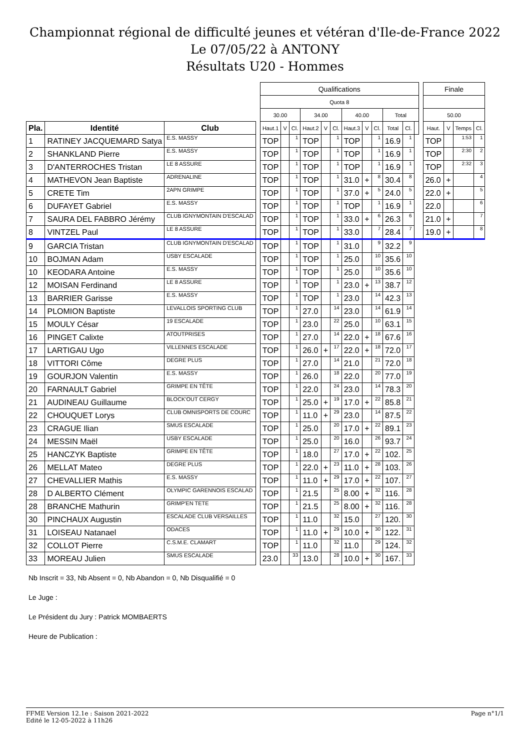Championnat régional de difficulté jeunes et vétéran d'Ile-de-France 2022
Le 07/05/22 à ANTONY
Résultats U20 - Hommes
| | | | | Qualifications | | | | | | | | | | | | | Finale | | | |
| | | | | Quota 8 | | | | | | | | | | | | | | | | |
| | | | | 30.00 | | | 34.00 | | | 40.00 | | | Total | | | | 50.00 | | | |
| Pla. | Identité | Club | | Haut.1 | V | Cl. | Haut.2 | V | Cl. | Haut.3 | V | Cl. | Total | Cl. | | | Haut. | V | Temps | Cl. |
| 1 | RATINEY JACQUEMARD Satya | E.S. MASSY | | TOP | | 1 | TOP | | 1 | TOP | | 1 | 16.9 | 1 | | | TOP | | 1:53 | 1 |
| 2 | SHANKLAND Pierre | E.S. MASSY | | TOP | | 1 | TOP | | 1 | TOP | | 1 | 16.9 | 1 | | | TOP | | 2:30 | 2 |
| 3 | D'ANTERROCHES Tristan | LE 8 ASSURE | | TOP | | 1 | TOP | | 1 | TOP | | 1 | 16.9 | 1 | | | TOP | | 2:32 | 3 |
| 4 | MATHEVON Jean Baptiste | ADRENALINE | | TOP | | 1 | TOP | | 1 | 31.0 | + | 8 | 30.4 | 8 | | | 26.0 | + | | 4 |
| 5 | CRETE Tim | 2APN GRIMPE | | TOP | | 1 | TOP | | 1 | 37.0 | + | 5 | 24.0 | 5 | | | 22.0 | + | | 5 |
| 6 | DUFAYET Gabriel | E.S. MASSY | | TOP | | 1 | TOP | | 1 | TOP | | 1 | 16.9 | 1 | | | 22.0 | | | 6 |
| 7 | SAURA DEL FABBRO Jérémy | CLUB IGNYMONTAIN D'ESCALAD | | TOP | | 1 | TOP | | 1 | 33.0 | + | 6 | 26.3 | 6 | | | 21.0 | + | | 7 |
| 8 | VINTZEL Paul | LE 8 ASSURE | | TOP | | 1 | TOP | | 1 | 33.0 | | 7 | 28.4 | 7 | | | 19.0 | + | | 8 |
| 9 | GARCIA Tristan | CLUB IGNYMONTAIN D'ESCALAD | | TOP | | 1 | TOP | | 1 | 31.0 | | 9 | 32.2 | 9 | | | | | | |
| 10 | BOJMAN Adam | USBY ESCALADE | | TOP | | 1 | TOP | | 1 | 25.0 | | 10 | 35.6 | 10 | | | | | | |
| 10 | KEODARA Antoine | E.S. MASSY | | TOP | | 1 | TOP | | 1 | 25.0 | | 10 | 35.6 | 10 | | | | | | |
| 12 | MOISAN Ferdinand | LE 8 ASSURE | | TOP | | 1 | TOP | | 1 | 23.0 | + | 13 | 38.7 | 12 | | | | | | |
| 13 | BARRIER Garisse | E.S. MASSY | | TOP | | 1 | TOP | | 1 | 23.0 | | 14 | 42.3 | 13 | | | | | | |
| 14 | PLOMION Baptiste | LEVALLOIS SPORTING CLUB | | TOP | | 1 | 27.0 | | 14 | 23.0 | | 14 | 61.9 | 14 | | | | | | |
| 15 | MOULY César | 19 ESCALADE | | TOP | | 1 | 23.0 | | 22 | 25.0 | | 10 | 63.1 | 15 | | | | | | |
| 16 | PINGET Calixte | ATOUTPRISES | | TOP | | 1 | 27.0 | | 14 | 22.0 | + | 18 | 67.6 | 16 | | | | | | |
| 17 | LARTIGAU Ugo | VILLENNES ESCALADE | | TOP | | 1 | 26.0 | + | 17 | 22.0 | + | 18 | 72.0 | 17 | | | | | | |
| 18 | VITTORI Côme | DEGRE PLUS | | TOP | | 1 | 27.0 | | 14 | 21.0 | | 21 | 72.0 | 18 | | | | | | |
| 19 | GOURJON Valentin | E.S. MASSY | | TOP | | 1 | 26.0 | | 18 | 22.0 | | 20 | 77.0 | 19 | | | | | | |
| 20 | FARNAULT Gabriel | GRIMPE EN TÊTE | | TOP | | 1 | 22.0 | | 24 | 23.0 | | 14 | 78.3 | 20 | | | | | | |
| 21 | AUDINEAU Guillaume | BLOCK'OUT CERGY | | TOP | | 1 | 25.0 | + | 19 | 17.0 | + | 22 | 85.8 | 21 | | | | | | |
| 22 | CHOUQUET Lorys | CLUB OMNISPORTS DE COURC | | TOP | | 1 | 11.0 | + | 29 | 23.0 | | 14 | 87.5 | 22 | | | | | | |
| 23 | CRAGUE Ilian | SMUS ESCALADE | | TOP | | 1 | 25.0 | | 20 | 17.0 | + | 22 | 89.1 | 23 | | | | | | |
| 24 | MESSIN Maël | USBY ESCALADE | | TOP | | 1 | 25.0 | | 20 | 16.0 | | 26 | 93.7 | 24 | | | | | | |
| 25 | HANCZYK Baptiste | GRIMPE EN TÊTE | | TOP | | 1 | 18.0 | | 27 | 17.0 | + | 22 | 102. | 25 | | | | | | |
| 26 | MELLAT Mateo | DEGRE PLUS | | TOP | | 1 | 22.0 | + | 23 | 11.0 | + | 28 | 103. | 26 | | | | | | |
| 27 | CHEVALLIER Mathis | E.S. MASSY | | TOP | | 1 | 11.0 | + | 29 | 17.0 | + | 22 | 107. | 27 | | | | | | |
| 28 | D ALBERTO Clément | OLYMPIC GARENNOIS ESCALAD | | TOP | | 1 | 21.5 | | 25 | 8.00 | + | 32 | 116. | 28 | | | | | | |
| 28 | BRANCHE Mathurin | GRIMP'EN TETE | | TOP | | 1 | 21.5 | | 25 | 8.00 | + | 32 | 116. | 28 | | | | | | |
| 30 | PINCHAUX Augustin | ESCALADE CLUB VERSAILLES | | TOP | | 1 | 11.0 | | 32 | 15.0 | | 27 | 120. | 30 | | | | | | |
| 31 | LOISEAU Natanael | ODACES | | TOP | | 1 | 11.0 | + | 29 | 10.0 | + | 30 | 122. | 31 | | | | | | |
| 32 | COLLOT Pierre | C.S.M.E. CLAMART | | TOP | | 1 | 11.0 | | 32 | 11.0 | | 29 | 124. | 32 | | | | | | |
| 33 | MOREAU Julien | SMUS ESCALADE | | 23.0 | | 33 | 13.0 | | 28 | 10.0 | + | 30 | 167. | 33 | | | | | | |
Nb Inscrit = 33, Nb Absent = 0, Nb Abandon = 0, Nb Disqualifié = 0
Le Juge :
Le Président du Jury : Patrick MOMBAERTS
Heure de Publication :
Page n°1/1 FFME Version 12.1e : Saison 2021-2022
Edité le 12-05-2022 à 11h26